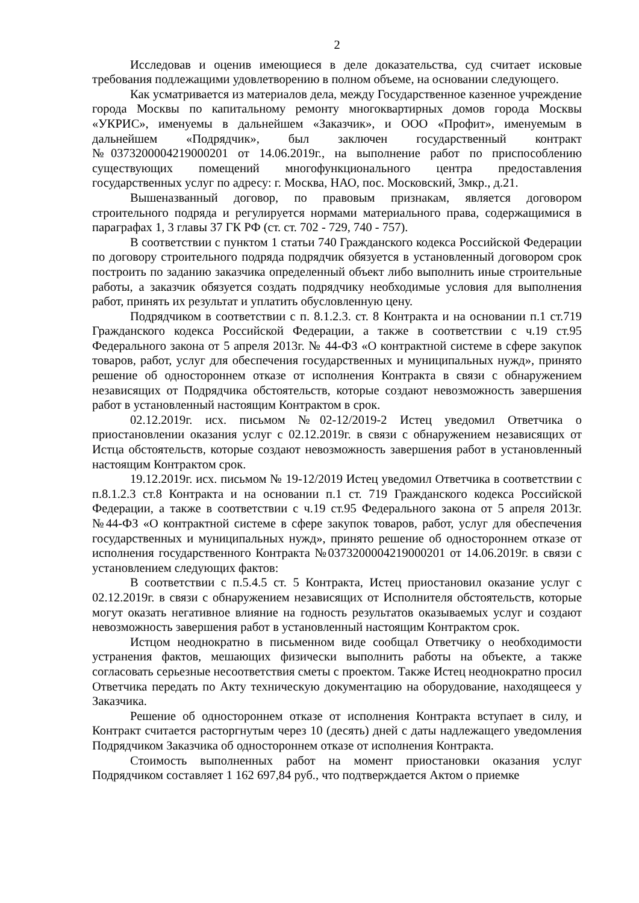2
Исследовав и оценив имеющиеся в деле доказательства, суд считает исковые требования подлежащими удовлетворению в полном объеме, на основании следующего.
Как усматривается из материалов дела, между Государственное казенное учреждение города Москвы по капитальному ремонту многоквартирных домов города Москвы «УКРИС», именуемы в дальнейшем «Заказчик», и ООО «Профит», именуемым в дальнейшем «Подрядчик», был заключен государственный контракт №0373200004219000201 от 14.06.2019г., на выполнение работ по приспособлению существующих помещений многофункционального центра предоставления государственных услуг по адресу: г. Москва, НАО, пос. Московский, 3мкр., д.21.
Вышеназванный договор, по правовым признакам, является договором строительного подряда и регулируется нормами материального права, содержащимися в параграфах 1, 3 главы 37 ГК РФ (ст. ст. 702 - 729, 740 - 757).
В соответствии с пунктом 1 статьи 740 Гражданского кодекса Российской Федерации по договору строительного подряда подрядчик обязуется в установленный договором срок построить по заданию заказчика определенный объект либо выполнить иные строительные работы, а заказчик обязуется создать подрядчику необходимые условия для выполнения работ, принять их результат и уплатить обусловленную цену.
Подрядчиком в соответствии с п. 8.1.2.3. ст. 8 Контракта и на основании п.1 ст.719 Гражданского кодекса Российской Федерации, а также в соответствии с ч.19 ст.95 Федерального закона от 5 апреля 2013г. № 44-ФЗ «О контрактной системе в сфере закупок товаров, работ, услуг для обеспечения государственных и муниципальных нужд», принято решение об одностороннем отказе от исполнения Контракта в связи с обнаружением независящих от Подрядчика обстоятельств, которые создают невозможность завершения работ в установленный настоящим Контрактом в срок.
02.12.2019г. исх. письмом №02-12/2019-2 Истец уведомил Ответчика о приостановлении оказания услуг с 02.12.2019г. в связи с обнаружением независящих от Истца обстоятельств, которые создают невозможность завершения работ в установленный настоящим Контрактом срок.
19.12.2019г. исх. письмом № 19-12/2019 Истец уведомил Ответчика в соответствии с п.8.1.2.3 ст.8 Контракта и на основании п.1 ст. 719 Гражданского кодекса Российской Федерации, а также в соответствии с ч.19 ст.95 Федерального закона от 5 апреля 2013г. №44-ФЗ «О контрактной системе в сфере закупок товаров, работ, услуг для обеспечения государственных и муниципальных нужд», принято решение об одностороннем отказе от исполнения государственного Контракта №0373200004219000201 от 14.06.2019г. в связи с установлением следующих фактов:
В соответствии с п.5.4.5 ст. 5 Контракта, Истец приостановил оказание услуг с 02.12.2019г. в связи с обнаружением независящих от Исполнителя обстоятельств, которые могут оказать негативное влияние на годность результатов оказываемых услуг и создают невозможность завершения работ в установленный настоящим Контрактом срок.
Истцом неоднократно в письменном виде сообщал Ответчику о необходимости устранения фактов, мешающих физически выполнить работы на объекте, а также согласовать серьезные несоответствия сметы с проектом. Также Истец неоднократно просил Ответчика передать по Акту техническую документацию на оборудование, находящееся у Заказчика.
Решение об одностороннем отказе от исполнения Контракта вступает в силу, и Контракт считается расторгнутым через 10 (десять) дней с даты надлежащего уведомления Подрядчиком Заказчика об одностороннем отказе от исполнения Контракта.
Стоимость выполненных работ на момент приостановки оказания услуг Подрядчиком составляет 1 162 697,84 руб., что подтверждается Актом о приемке